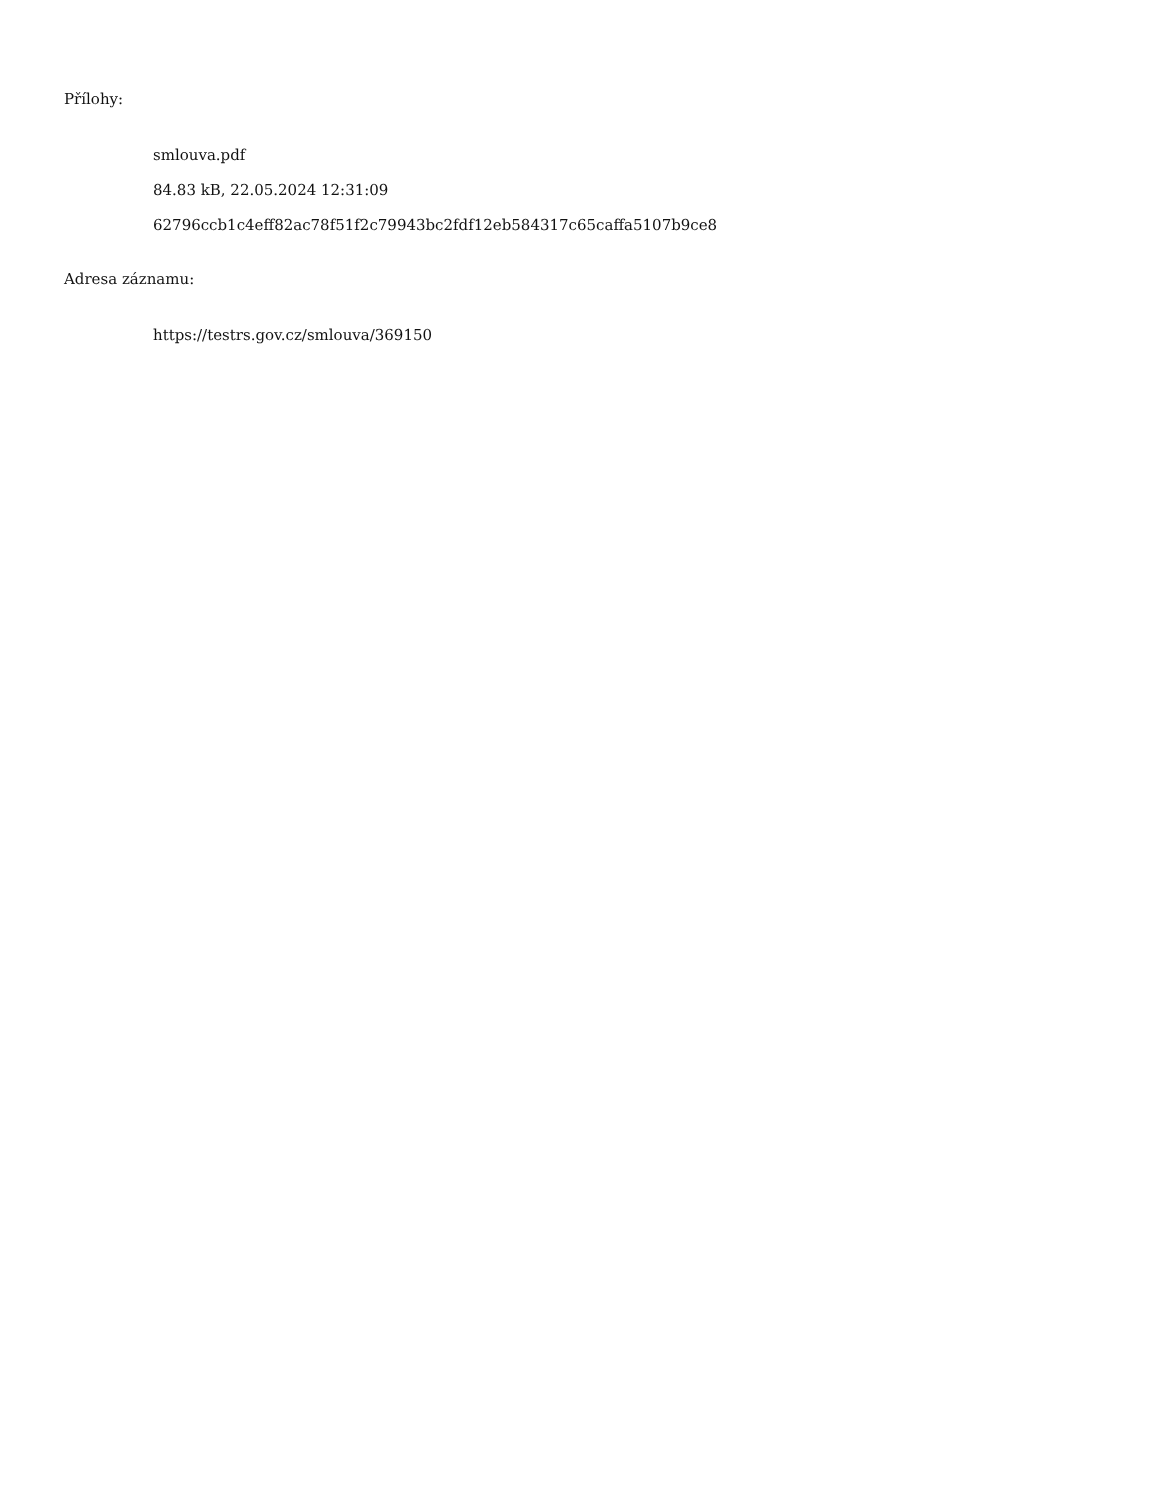Přílohy:
smlouva.pdf
84.83 kB, 22.05.2024 12:31:09
62796ccb1c4eff82ac78f51f2c79943bc2fdf12eb584317c65caffa5107b9ce8
Adresa záznamu:
https://testrs.gov.cz/smlouva/369150